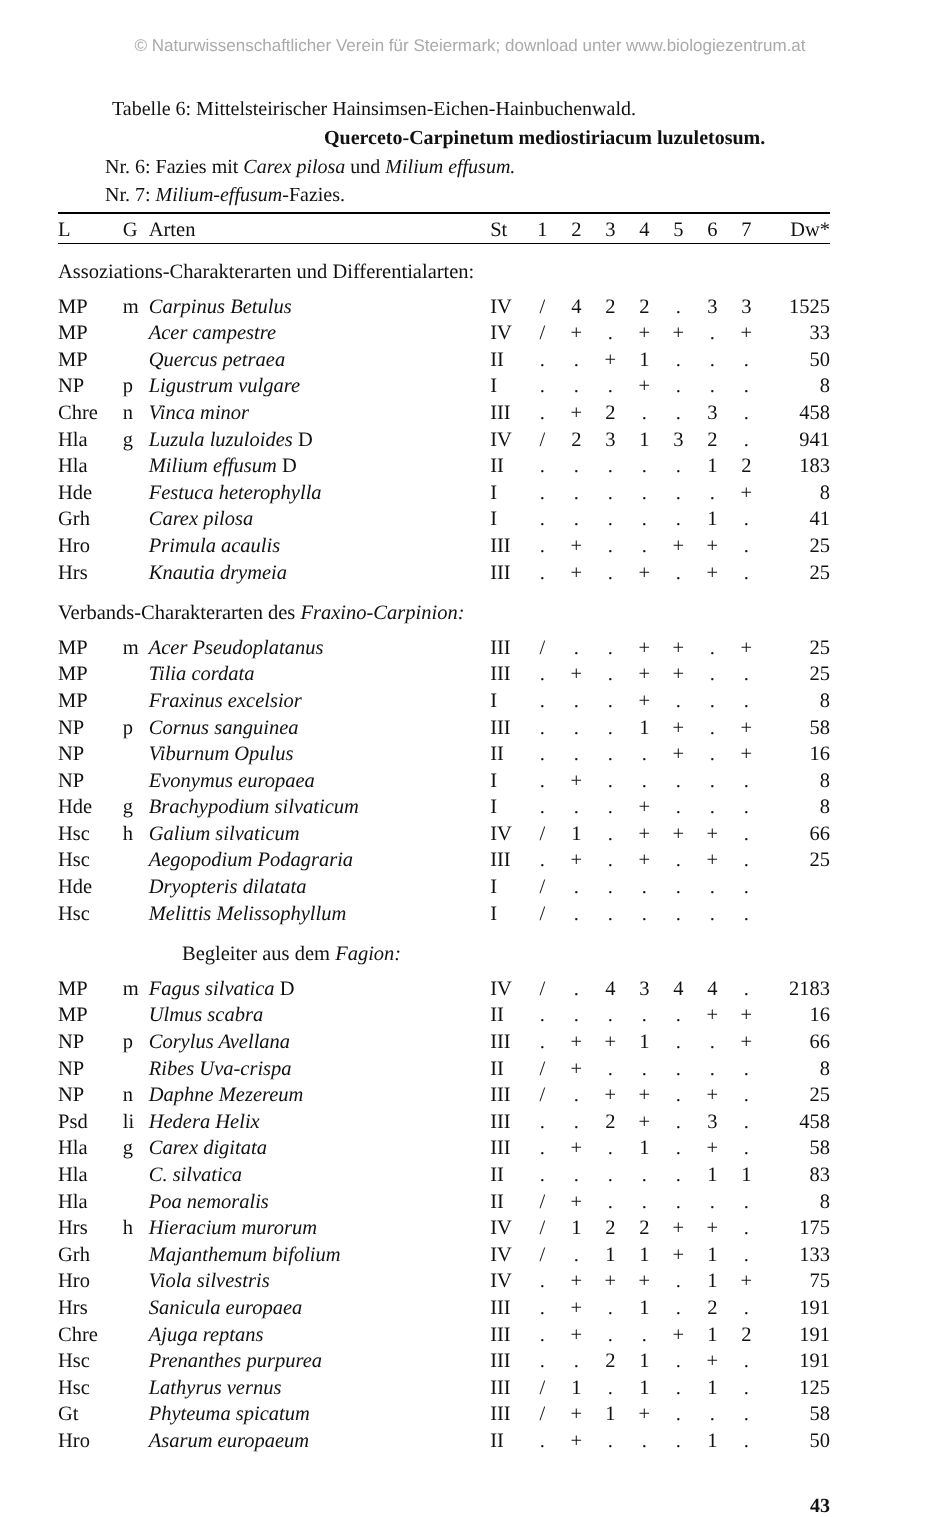© Naturwissenschaftlicher Verein für Steiermark; download unter www.biologiezentrum.at
Tabelle 6: Mittelsteirischer Hainsimsen-Eichen-Hainbuchenwald.
Querceto-Carpinetum mediostiriacum luzuletosum.
Nr. 6: Fazies mit Carex pilosa und Milium effusum.
Nr. 7: Milium-effusum-Fazies.
| L | G | Arten | St | 1 | 2 | 3 | 4 | 5 | 6 | 7 | Dw* |
| --- | --- | --- | --- | --- | --- | --- | --- | --- | --- | --- | --- |
| Assoziations-Charakterarten und Differentialarten: | | | | | | | | | | | |
| MP | m | Carpinus Betulus | IV | / | 4 | 2 | 2 | . | 3 | 3 | 1525 |
| MP | | Acer campestre | IV | / | + | . | + | + | . | + | 33 |
| MP | | Quercus petraea | II | . | . | + | 1 | . | . | . | 50 |
| NP | p | Ligustrum vulgare | I | . | . | . | + | . | . | . | 8 |
| Chre | n | Vinca minor | III | . | + | 2 | . | . | 3 | . | 458 |
| Hla | g | Luzula luzuloides D | IV | / | 2 | 3 | 1 | 3 | 2 | . | 941 |
| Hla | | Milium effusum D | II | . | . | . | . | . | 1 | 2 | 183 |
| Hde | | Festuca heterophylla | I | . | . | . | . | . | . | + | 8 |
| Grh | | Carex pilosa | I | . | . | . | . | . | 1 | . | 41 |
| Hro | | Primula acaulis | III | . | + | . | . | + | + | . | 25 |
| Hrs | | Knautia drymeia | III | . | + | . | + | . | + | . | 25 |
| Verbands-Charakterarten des Fraxino-Carpinion: | | | | | | | | | | | |
| MP | m | Acer Pseudoplatanus | III | / | . | . | + | + | . | + | 25 |
| MP | | Tilia cordata | III | . | + | . | + | + | . | . | 25 |
| MP | | Fraxinus excelsior | I | . | . | . | + | . | . | . | 8 |
| NP | p | Cornus sanguinea | III | . | . | . | 1 | + | . | + | 58 |
| NP | | Viburnum Opulus | II | . | . | . | . | + | . | + | 16 |
| NP | | Evonymus europaea | I | . | + | . | . | . | . | . | 8 |
| Hde | g | Brachypodium silvaticum | I | . | . | . | + | . | . | . | 8 |
| Hsc | h | Galium silvaticum | IV | / | 1 | . | + | + | + | . | 66 |
| Hsc | | Aegopodium Podagraria | III | . | + | . | + | . | + | . | 25 |
| Hde | | Dryopteris dilatata | I | / | . | . | . | . | . | . | |
| Hsc | | Melittis Melissophyllum | I | / | . | . | . | . | . | . | |
| Begleiter aus dem Fagion: | | | | | | | | | | | |
| MP | m | Fagus silvatica D | IV | / | . | 4 | 3 | 4 | 4 | . | 2183 |
| MP | | Ulmus scabra | II | . | . | . | . | . | + | + | 16 |
| NP | p | Corylus Avellana | III | . | + | + | 1 | . | . | + | 66 |
| NP | | Ribes Uva-crispa | II | / | + | . | . | . | . | . | 8 |
| NP | n | Daphne Mezereum | III | / | . | + | + | . | + | . | 25 |
| Psd | li | Hedera Helix | III | . | . | 2 | + | . | 3 | . | 458 |
| Hla | g | Carex digitata | III | . | + | . | 1 | . | + | . | 58 |
| Hla | | C. silvatica | II | . | . | . | . | . | 1 | 1 | 83 |
| Hla | | Poa nemoralis | II | / | + | . | . | . | . | . | 8 |
| Hrs | h | Hieracium murorum | IV | / | 1 | 2 | 2 | + | + | . | 175 |
| Grh | | Majanthemum bifolium | IV | / | . | 1 | 1 | + | 1 | . | 133 |
| Hro | | Viola silvestris | IV | . | + | + | + | . | 1 | + | 75 |
| Hrs | | Sanicula europaea | III | . | + | . | 1 | . | 2 | . | 191 |
| Chre | | Ajuga reptans | III | . | + | . | . | + | 1 | 2 | 191 |
| Hsc | | Prenanthes purpurea | III | . | . | 2 | 1 | . | + | . | 191 |
| Hsc | | Lathyrus vernus | III | / | 1 | . | 1 | . | 1 | . | 125 |
| Gt | | Phyteuma spicatum | III | / | + | 1 | + | . | . | . | 58 |
| Hro | | Asarum europaeum | II | . | + | . | . | . | 1 | . | 50 |
43